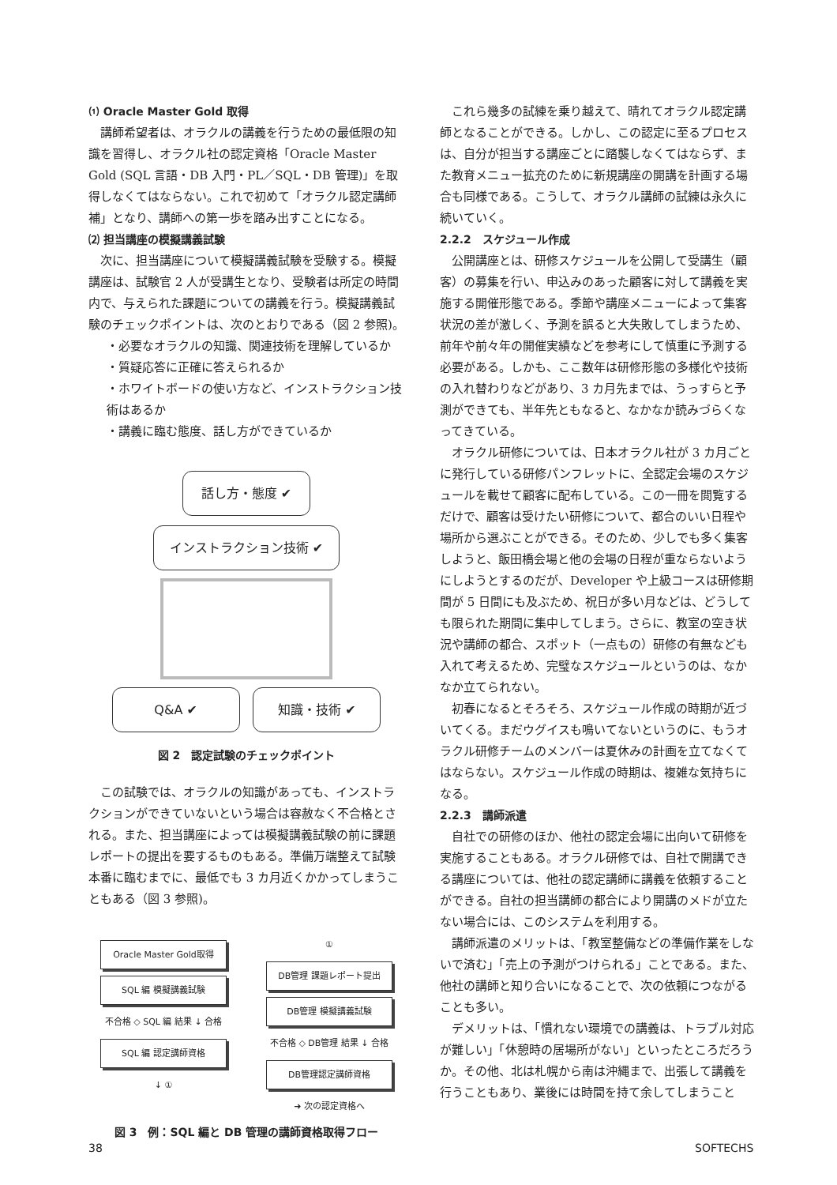⑴ Oracle Master Gold 取得
講師希望者は、オラクルの講義を行うための最低限の知識を習得し、オラクル社の認定資格「Oracle Master Gold (SQL 言語・DB 入門・PL／SQL・DB 管理)」を取得しなくてはならない。これで初めて「オラクル認定講師補」となり、講師への第一歩を踏み出すことになる。
⑵ 担当講座の模擬講義試験
次に、担当講座について模擬講義試験を受験する。模擬講座は、試験官 2 人が受講生となり、受験者は所定の時間内で、与えられた課題についての講義を行う。模擬講義試験のチェックポイントは、次のとおりである（図 2 参照)。
・必要なオラクルの知識、関連技術を理解しているか
・質疑応答に正確に答えられるか
・ホワイトボードの使い方など、インストラクション技術はあるか
・講義に臨む態度、話し方ができているか
話し方・態度 ✔ インストラクション技術 ✔ Q&A ✔ 知識・技術 ✔
図 2　認定試験のチェックポイント
この試験では、オラクルの知識があっても、インストラクションができていないという場合は容赦なく不合格とされる。また、担当講座によっては模擬講義試験の前に課題レポートの提出を要するものもある。準備万端整えて試験本番に臨むまでに、最低でも 3 カ月近くかかってしまうこともある（図 3 参照)。
Oracle Master Gold取得
SQL 編 模擬講義試験
不合格 ◇ SQL 編 結果 ↓ 合格
SQL 編 認定講師資格
↓ ①
①
DB管理 課題レポート提出
DB管理 模擬講義試験
不合格 ◇ DB管理 結果 ↓ 合格
DB管理認定講師資格
➜ 次の認定資格へ
図 3　例：SQL 編と DB 管理の講師資格取得フロー
これら幾多の試練を乗り越えて、晴れてオラクル認定講師となることができる。しかし、この認定に至るプロセスは、自分が担当する講座ごとに踏襲しなくてはならず、また教育メニュー拡充のために新規講座の開講を計画する場合も同様である。こうして、オラクル講師の試練は永久に続いていく。
2.2.2　スケジュール作成
公開講座とは、研修スケジュールを公開して受講生（顧客）の募集を行い、申込みのあった顧客に対して講義を実施する開催形態である。季節や講座メニューによって集客状況の差が激しく、予測を誤ると大失敗してしまうため、前年や前々年の開催実績などを参考にして慎重に予測する必要がある。しかも、ここ数年は研修形態の多様化や技術の入れ替わりなどがあり、3 カ月先までは、うっすらと予測ができても、半年先ともなると、なかなか読みづらくなってきている。
オラクル研修については、日本オラクル社が 3 カ月ごとに発行している研修パンフレットに、全認定会場のスケジュールを載せて顧客に配布している。この一冊を閲覧するだけで、顧客は受けたい研修について、都合のいい日程や場所から選ぶことができる。そのため、少しでも多く集客しようと、飯田橋会場と他の会場の日程が重ならないようにしようとするのだが、Developer や上級コースは研修期間が 5 日間にも及ぶため、祝日が多い月などは、どうしても限られた期間に集中してしまう。さらに、教室の空き状況や講師の都合、スポット（一点もの）研修の有無なども入れて考えるため、完璧なスケジュールというのは、なかなか立てられない。
初春になるとそろそろ、スケジュール作成の時期が近づいてくる。まだウグイスも鳴いてないというのに、もうオラクル研修チームのメンバーは夏休みの計画を立てなくてはならない。スケジュール作成の時期は、複雑な気持ちになる。
2.2.3　講師派遣
自社での研修のほか、他社の認定会場に出向いて研修を実施することもある。オラクル研修では、自社で開講できる講座については、他社の認定講師に講義を依頼することができる。自社の担当講師の都合により開講のメドが立たない場合には、このシステムを利用する。
講師派遣のメリットは、「教室整備などの準備作業をしないで済む」「売上の予測がつけられる」ことである。また、他社の講師と知り合いになることで、次の依頼につながることも多い。
デメリットは、「慣れない環境での講義は、トラブル対応が難しい」「休憩時の居場所がない」といったところだろうか。その他、北は札幌から南は沖縄まで、出張して講義を行うこともあり、業後には時間を持て余してしまうこと
38 SOFTECHS